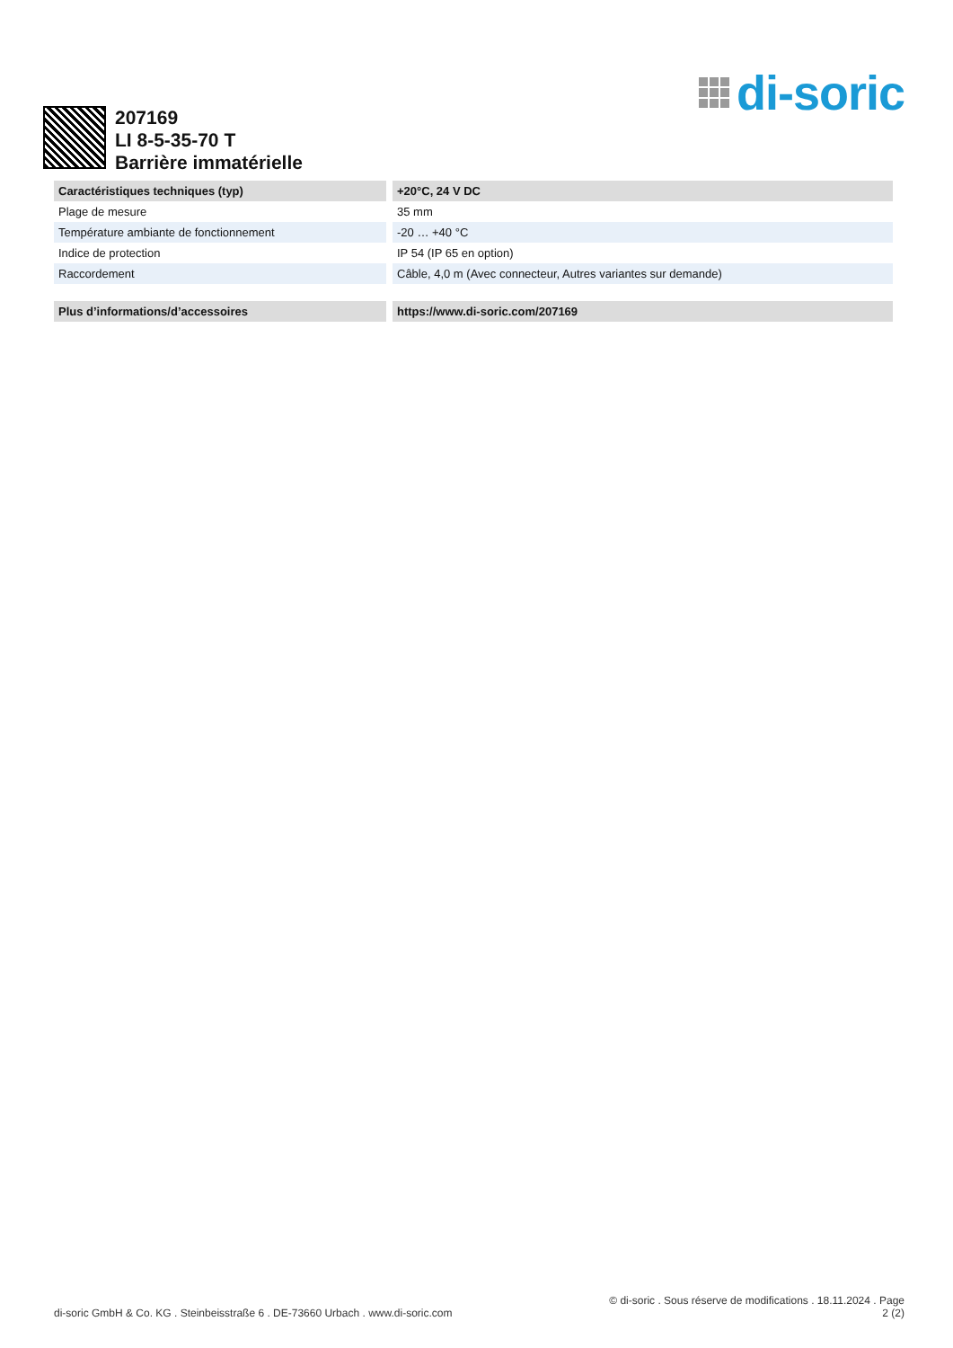di-soric
207169
LI 8-5-35-70 T
Barrière immatérielle
| Caractéristiques techniques (typ) | +20°C, 24 V DC |
| --- | --- |
| Plage de mesure | 35 mm |
| Température ambiante de fonctionnement | -20 … +40 °C |
| Indice de protection | IP 54 (IP 65 en option) |
| Raccordement | Câble, 4,0 m (Avec connecteur, Autres variantes sur demande) |
| Plus d’informations/d’accessoires | https://www.di-soric.com/207169 |
di-soric GmbH & Co. KG . Steinbeisstraße 6 . DE-73660 Urbach . www.di-soric.com
© di-soric . Sous réserve de modifications . 18.11.2024 . Page
2 (2)